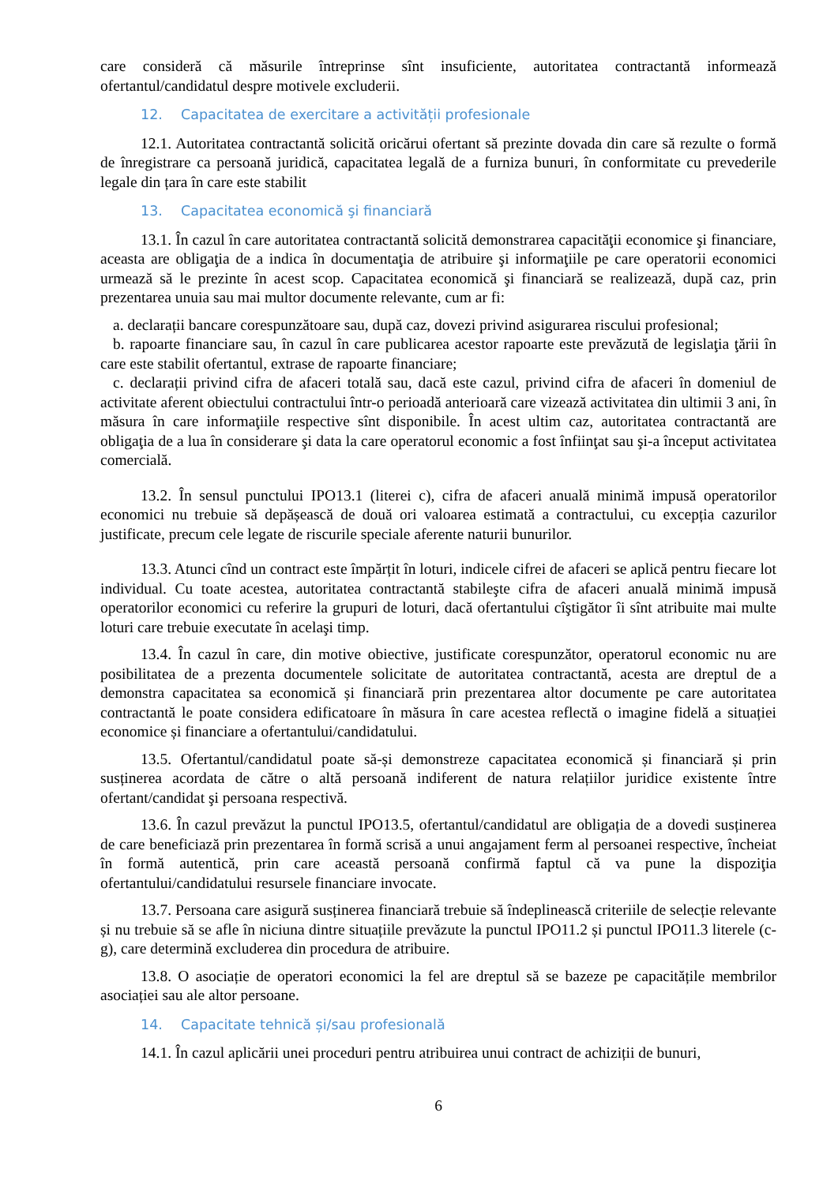care consideră că măsurile întreprinse sînt insuficiente, autoritatea contractantă informează ofertantul/candidatul despre motivele excluderii.
12. Capacitatea de exercitare a activității profesionale
12.1. Autoritatea contractantă solicită oricărui ofertant să prezinte dovada din care să rezulte o formă de înregistrare ca persoană juridică, capacitatea legală de a furniza bunuri, în conformitate cu prevederile legale din țara în care este stabilit
13. Capacitatea economică şi financiară
13.1. În cazul în care autoritatea contractantă solicită demonstrarea capacităţii economice şi financiare, aceasta are obligaţia de a indica în documentaţia de atribuire şi informaţiile pe care operatorii economici urmează să le prezinte în acest scop. Capacitatea economică şi financiară se realizează, după caz, prin prezentarea unuia sau mai multor documente relevante, cum ar fi:
a. declarații bancare corespunzătoare sau, după caz, dovezi privind asigurarea riscului profesional;
b. rapoarte financiare sau, în cazul în care publicarea acestor rapoarte este prevăzută de legislaţia ţării în care este stabilit ofertantul, extrase de rapoarte financiare;
c. declarații privind cifra de afaceri totală sau, dacă este cazul, privind cifra de afaceri în domeniul de activitate aferent obiectului contractului într-o perioadă anterioară care vizează activitatea din ultimii 3 ani, în măsura în care informaţiile respective sînt disponibile. În acest ultim caz, autoritatea contractantă are obligaţia de a lua în considerare şi data la care operatorul economic a fost înfiinţat sau şi-a început activitatea comercială.
13.2. În sensul punctului IPO13.1 (literei c), cifra de afaceri anuală minimă impusă operatorilor economici nu trebuie să depășească de două ori valoarea estimată a contractului, cu excepția cazurilor justificate, precum cele legate de riscurile speciale aferente naturii bunurilor.
13.3. Atunci cînd un contract este împărțit în loturi, indicele cifrei de afaceri se aplică pentru fiecare lot individual. Cu toate acestea, autoritatea contractantă stabileşte cifra de afaceri anuală minimă impusă operatorilor economici cu referire la grupuri de loturi, dacă ofertantului cîştigător îi sînt atribuite mai multe loturi care trebuie executate în acelaşi timp.
13.4. În cazul în care, din motive obiective, justificate corespunzător, operatorul economic nu are posibilitatea de a prezenta documentele solicitate de autoritatea contractantă, acesta are dreptul de a demonstra capacitatea sa economică și financiară prin prezentarea altor documente pe care autoritatea contractantă le poate considera edificatoare în măsura în care acestea reflectă o imagine fidelă a situației economice și financiare a ofertantului/candidatului.
13.5. Ofertantul/candidatul poate să-și demonstreze capacitatea economică și financiară și prin susținerea acordata de către o altă persoană indiferent de natura relațiilor juridice existente între ofertant/candidat şi persoana respectivă.
13.6. În cazul prevăzut la punctul IPO13.5, ofertantul/candidatul are obligația de a dovedi susținerea de care beneficiază prin prezentarea în formă scrisă a unui angajament ferm al persoanei respective, încheiat în formă autentică, prin care această persoană confirmă faptul că va pune la dispoziţia ofertantului/candidatului resursele financiare invocate.
13.7. Persoana care asigură susținerea financiară trebuie să îndeplinească criteriile de selecție relevante și nu trebuie să se afle în niciuna dintre situațiile prevăzute la punctul IPO11.2 și punctul IPO11.3 literele (c-g), care determină excluderea din procedura de atribuire.
13.8. O asociație de operatori economici la fel are dreptul să se bazeze pe capacitățile membrilor asociației sau ale altor persoane.
14. Capacitate tehnică și/sau profesională
14.1. În cazul aplicării unei proceduri pentru atribuirea unui contract de achiziții de bunuri,
6